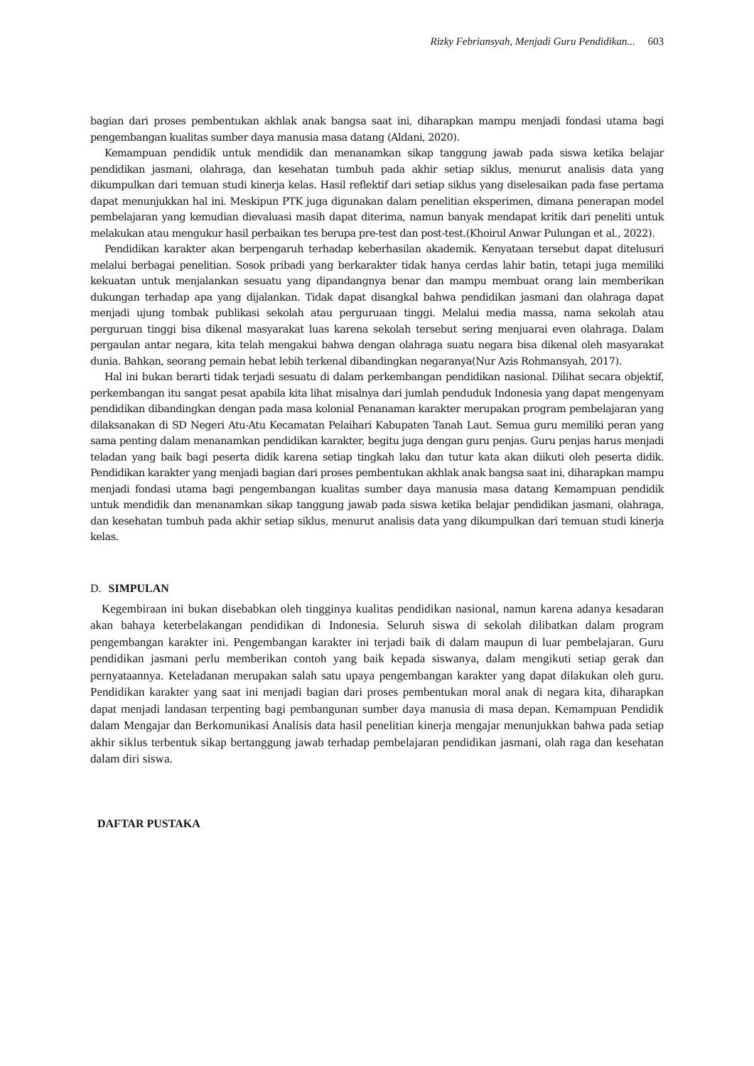Rizky Febriansyah, Menjadi Guru Pendidikan... 603
bagian dari proses pembentukan akhlak anak bangsa saat ini, diharapkan mampu menjadi fondasi utama bagi pengembangan kualitas sumber daya manusia masa datang (Aldani, 2020).
Kemampuan pendidik untuk mendidik dan menanamkan sikap tanggung jawab pada siswa ketika belajar pendidikan jasmani, olahraga, dan kesehatan tumbuh pada akhir setiap siklus, menurut analisis data yang dikumpulkan dari temuan studi kinerja kelas. Hasil reflektif dari setiap siklus yang diselesaikan pada fase pertama dapat menunjukkan hal ini. Meskipun PTK juga digunakan dalam penelitian eksperimen, dimana penerapan model pembelajaran yang kemudian dievaluasi masih dapat diterima, namun banyak mendapat kritik dari peneliti untuk melakukan atau mengukur hasil perbaikan tes berupa pre-test dan post-test.(Khoirul Anwar Pulungan et al., 2022).
Pendidikan karakter akan berpengaruh terhadap keberhasilan akademik. Kenyataan tersebut dapat ditelusuri melalui berbagai penelitian. Sosok pribadi yang berkarakter tidak hanya cerdas lahir batin, tetapi juga memiliki kekuatan untuk menjalankan sesuatu yang dipandangnya benar dan mampu membuat orang lain memberikan dukungan terhadap apa yang dijalankan. Tidak dapat disangkal bahwa pendidikan jasmani dan olahraga dapat menjadi ujung tombak publikasi sekolah atau perguruaan tinggi. Melalui media massa, nama sekolah atau perguruan tinggi bisa dikenal masyarakat luas karena sekolah tersebut sering menjuarai even olahraga. Dalam pergaulan antar negara, kita telah mengakui bahwa dengan olahraga suatu negara bisa dikenal oleh masyarakat dunia. Bahkan, seorang pemain hebat lebih terkenal dibandingkan negaranya(Nur Azis Rohmansyah, 2017).
Hal ini bukan berarti tidak terjadi sesuatu di dalam perkembangan pendidikan nasional. Dilihat secara objektif, perkembangan itu sangat pesat apabila kita lihat misalnya dari jumlah penduduk Indonesia yang dapat mengenyam pendidikan dibandingkan dengan pada masa kolonial Penanaman karakter merupakan program pembelajaran yang dilaksanakan di SD Negeri Atu-Atu Kecamatan Pelaihari Kabupaten Tanah Laut. Semua guru memiliki peran yang sama penting dalam menanamkan pendidikan karakter, begitu juga dengan guru penjas. Guru penjas harus menjadi teladan yang baik bagi peserta didik karena setiap tingkah laku dan tutur kata akan diikuti oleh peserta didik. Pendidikan karakter yang menjadi bagian dari proses pembentukan akhlak anak bangsa saat ini, diharapkan mampu menjadi fondasi utama bagi pengembangan kualitas sumber daya manusia masa datang Kemampuan pendidik untuk mendidik dan menanamkan sikap tanggung jawab pada siswa ketika belajar pendidikan jasmani, olahraga, dan kesehatan tumbuh pada akhir setiap siklus, menurut analisis data yang dikumpulkan dari temuan studi kinerja kelas.
D. SIMPULAN
Kegembiraan ini bukan disebabkan oleh tingginya kualitas pendidikan nasional, namun karena adanya kesadaran akan bahaya keterbelakangan pendidikan di Indonesia. Seluruh siswa di sekolah dilibatkan dalam program pengembangan karakter ini. Pengembangan karakter ini terjadi baik di dalam maupun di luar pembelajaran. Guru pendidikan jasmani perlu memberikan contoh yang baik kepada siswanya, dalam mengikuti setiap gerak dan pernyataannya. Keteladanan merupakan salah satu upaya pengembangan karakter yang dapat dilakukan oleh guru. Pendidikan karakter yang saat ini menjadi bagian dari proses pembentukan moral anak di negara kita, diharapkan dapat menjadi landasan terpenting bagi pembangunan sumber daya manusia di masa depan. Kemampuan Pendidik dalam Mengajar dan Berkomunikasi Analisis data hasil penelitian kinerja mengajar menunjukkan bahwa pada setiap akhir siklus terbentuk sikap bertanggung jawab terhadap pembelajaran pendidikan jasmani, olah raga dan kesehatan dalam diri siswa.
DAFTAR PUSTAKA